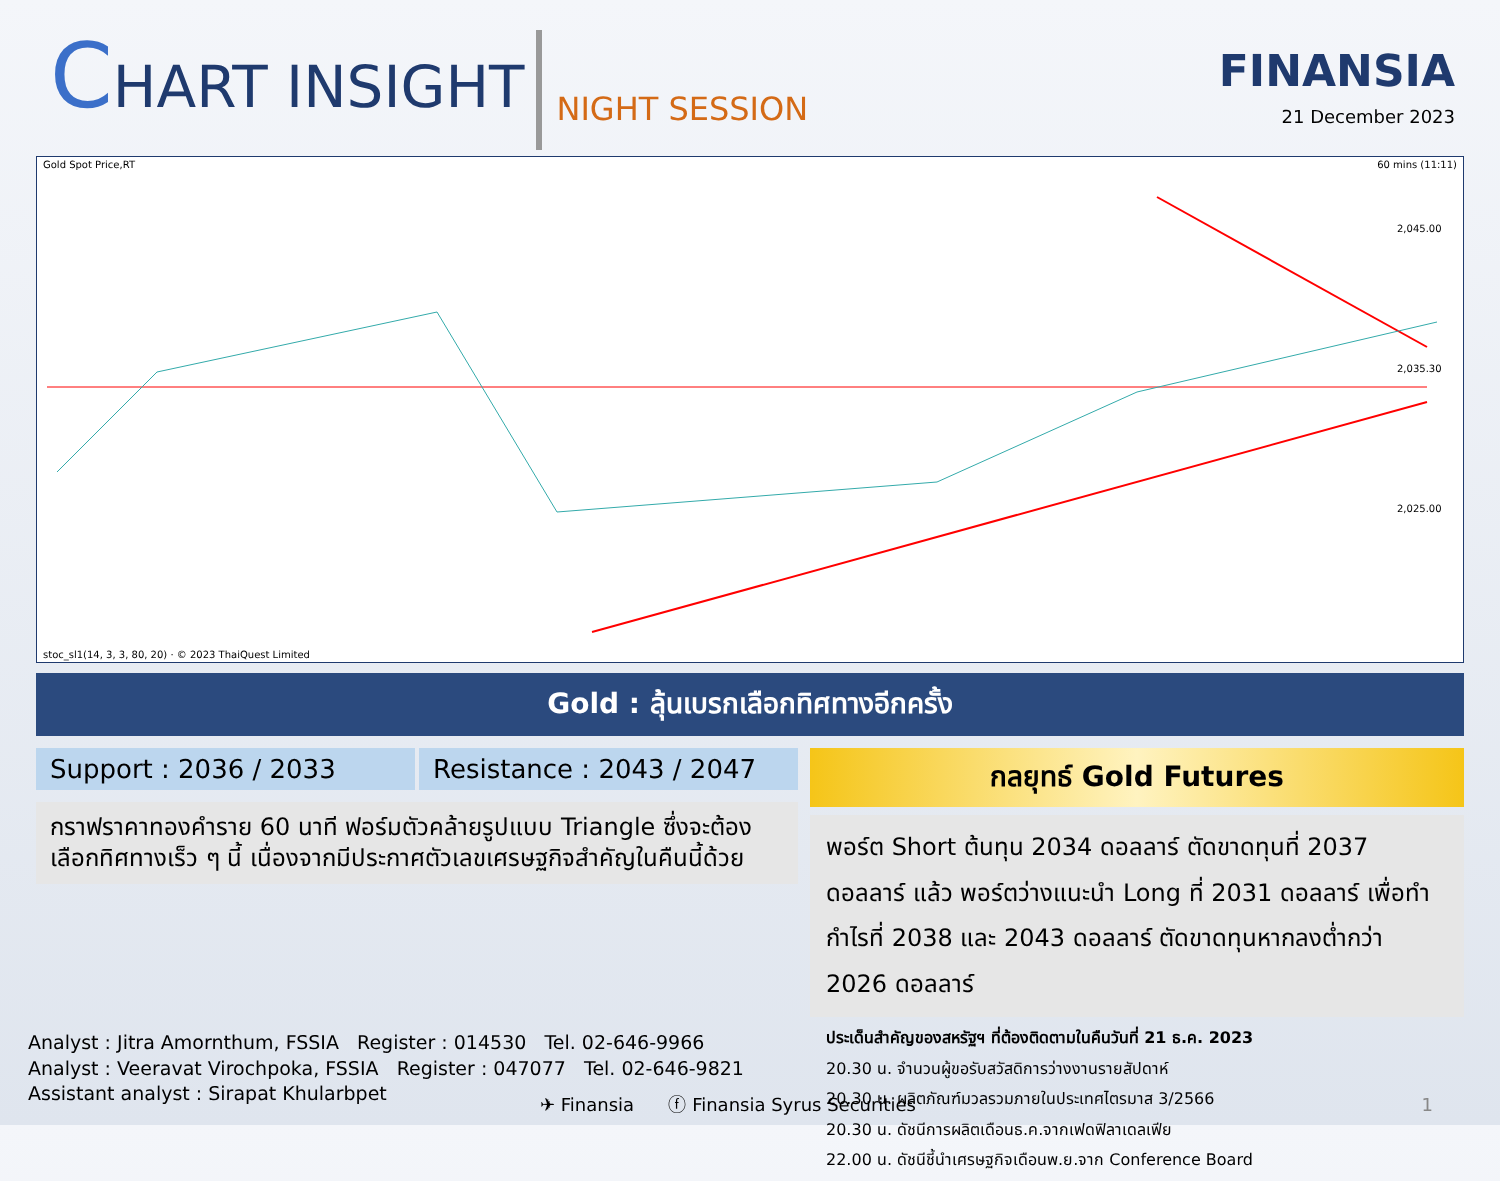CHART INSIGHT
NIGHT SESSION
FINANSIA
21 December 2023
Gold Spot Price,RT 60 mins (11:11)
2,045.00
2,035.30
2,025.00
stoc_sl1(14, 3, 3, 80, 20) · © 2023 ThaiQuest Limited
Gold : ลุ้นเบรกเลือกทิศทางอีกครั้ง
Support : 2036 / 2033 Resistance : 2043 / 2047
กราฟราคาทองคำราย 60 นาที ฟอร์มตัวคล้ายรูปแบบ Triangle ซึ่งจะต้องเลือกทิศทางเร็ว ๆ นี้ เนื่องจากมีประกาศตัวเลขเศรษฐกิจสำคัญในคืนนี้ด้วย
กลยุทธ์ Gold Futures
พอร์ต Short ต้นทุน 2034 ดอลลาร์ ตัดขาดทุนที่ 2037 ดอลลาร์ แล้ว พอร์ตว่างแนะนำ Long ที่ 2031 ดอลลาร์ เพื่อทำกำไรที่ 2038 และ 2043 ดอลลาร์ ตัดขาดทุนหากลงต่ำกว่า 2026 ดอลลาร์
ประเด็นสำคัญของสหรัฐฯ ที่ต้องติดตามในคืนวันที่ 21 ธ.ค. 2023
20.30 น. จำนวนผู้ขอรับสวัสดิการว่างงานรายสัปดาห์
20.30 น. ผลิตภัณฑ์มวลรวมภายในประเทศไตรมาส 3/2566
20.30 น. ดัชนีการผลิตเดือนธ.ค.จากเฟดฟิลาเดลเฟีย
22.00 น. ดัชนีชี้นำเศรษฐกิจเดือนพ.ย.จาก Conference Board
Analyst : Jitra Amornthum, FSSIA Register : 014530 Tel. 02-646-9966
Analyst : Veeravat Virochpoka, FSSIA Register : 047077 Tel. 02-646-9821
Assistant analyst : Sirapat Khularbpet
✈ Finansia ⓕ Finansia Syrus Securities 1